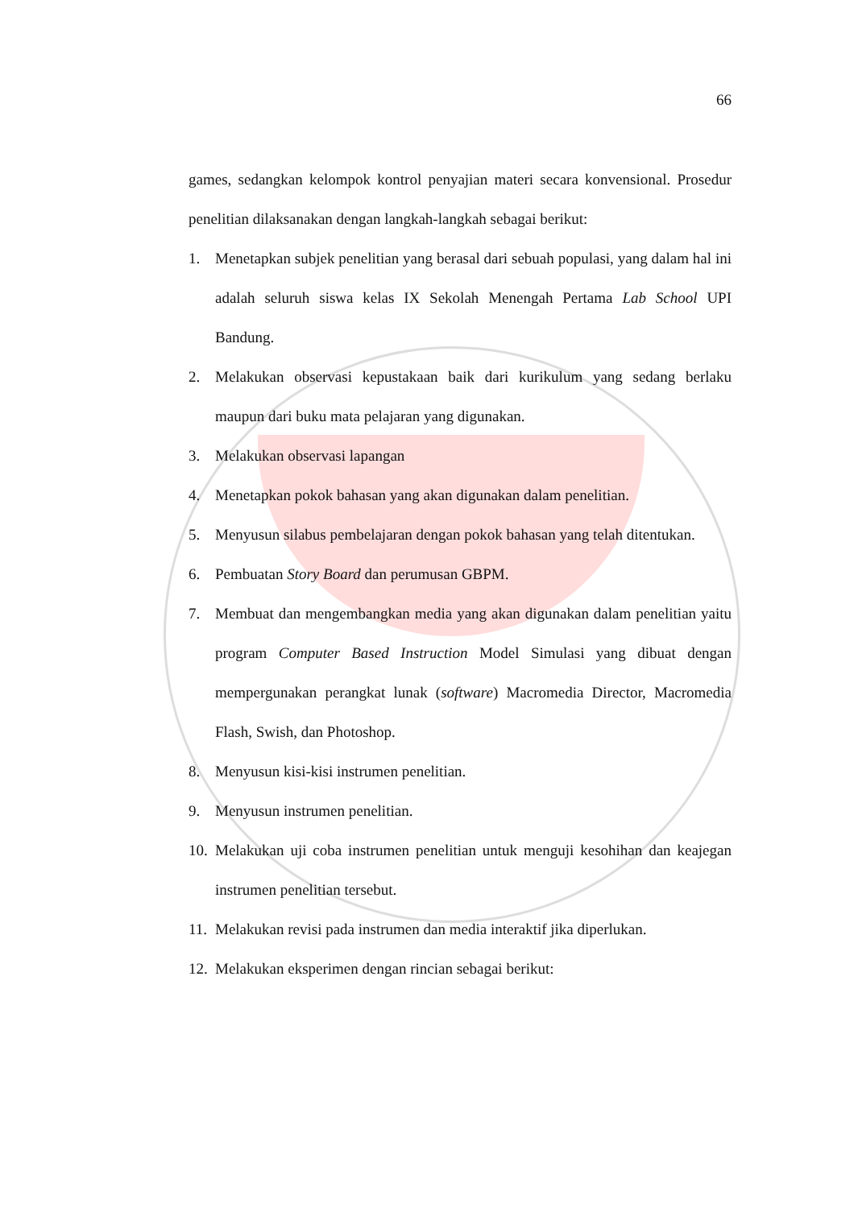66
games, sedangkan kelompok kontrol penyajian materi secara konvensional. Prosedur penelitian dilaksanakan dengan langkah-langkah sebagai berikut:
1. Menetapkan subjek penelitian yang berasal dari sebuah populasi, yang dalam hal ini adalah seluruh siswa kelas IX Sekolah Menengah Pertama Lab School UPI Bandung.
2. Melakukan observasi kepustakaan baik dari kurikulum yang sedang berlaku maupun dari buku mata pelajaran yang digunakan.
3. Melakukan observasi lapangan
4. Menetapkan pokok bahasan yang akan digunakan dalam penelitian.
5. Menyusun silabus pembelajaran dengan pokok bahasan yang telah ditentukan.
6. Pembuatan Story Board dan perumusan GBPM.
7. Membuat dan mengembangkan media yang akan digunakan dalam penelitian yaitu program Computer Based Instruction Model Simulasi yang dibuat dengan mempergunakan perangkat lunak (software) Macromedia Director, Macromedia Flash, Swish, dan Photoshop.
8. Menyusun kisi-kisi instrumen penelitian.
9. Menyusun instrumen penelitian.
10. Melakukan uji coba instrumen penelitian untuk menguji kesohihan dan keajegan instrumen penelitian tersebut.
11. Melakukan revisi pada instrumen dan media interaktif jika diperlukan.
12. Melakukan eksperimen dengan rincian sebagai berikut: